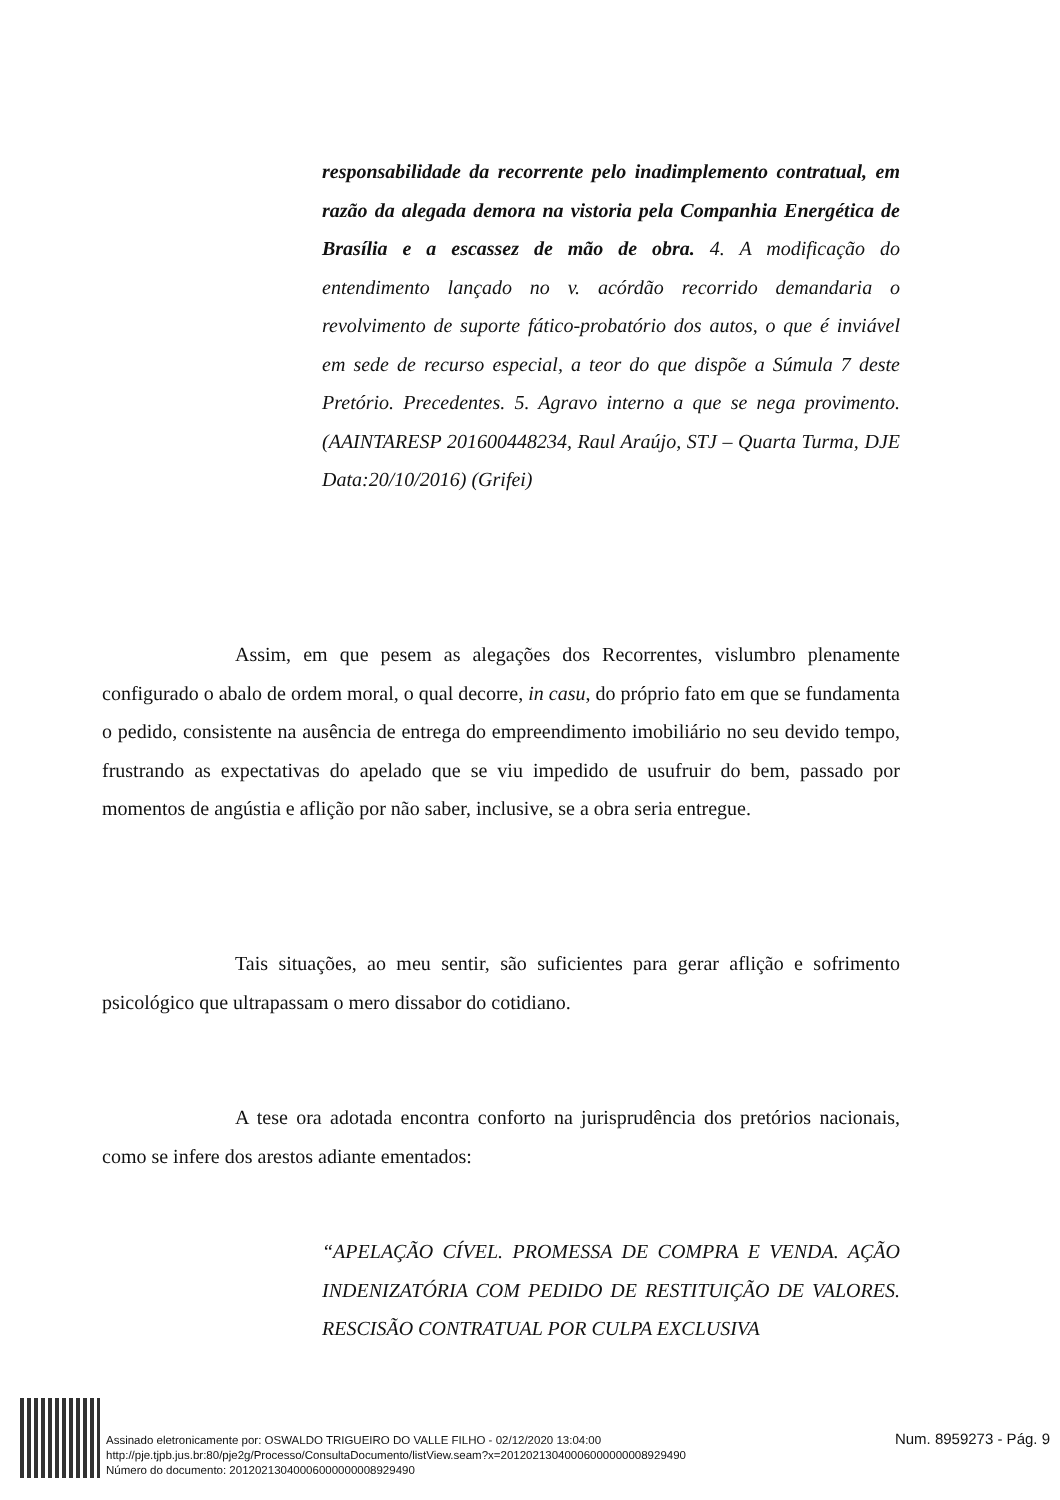responsabilidade da recorrente pelo inadimplemento contratual, em razão da alegada demora na vistoria pela Companhia Energética de Brasília e a escassez de mão de obra. 4. A modificação do entendimento lançado no v. acórdão recorrido demandaria o revolvimento de suporte fático-probatório dos autos, o que é inviável em sede de recurso especial, a teor do que dispõe a Súmula 7 deste Pretório. Precedentes. 5. Agravo interno a que se nega provimento. (AAINTARESP 201600448234, Raul Araújo, STJ – Quarta Turma, DJE Data:20/10/2016) (Grifei)
Assim, em que pesem as alegações dos Recorrentes, vislumbro plenamente configurado o abalo de ordem moral, o qual decorre, in casu, do próprio fato em que se fundamenta o pedido, consistente na ausência de entrega do empreendimento imobiliário no seu devido tempo, frustrando as expectativas do apelado que se viu impedido de usufruir do bem, passado por momentos de angústia e aflição por não saber, inclusive, se a obra seria entregue.
Tais situações, ao meu sentir, são suficientes para gerar aflição e sofrimento psicológico que ultrapassam o mero dissabor do cotidiano.
A tese ora adotada encontra conforto na jurisprudência dos pretórios nacionais, como se infere dos arestos adiante ementados:
“APELAÇÃO CÍVEL. PROMESSA DE COMPRA E VENDA. AÇÃO INDENIZATÓRIA COM PEDIDO DE RESTITUIÇÃO DE VALORES. RESCISÃO CONTRATUAL POR CULPA EXCLUSIVA
Assinado eletronicamente por: OSWALDO TRIGUEIRO DO VALLE FILHO - 02/12/2020 13:04:00
http://pje.tjpb.jus.br:80/pje2g/Processo/ConsultaDocumento/listView.seam?x=20120213040006000000008929490
Número do documento: 20120213040006000000008929490
Num. 8959273 - Pág. 9